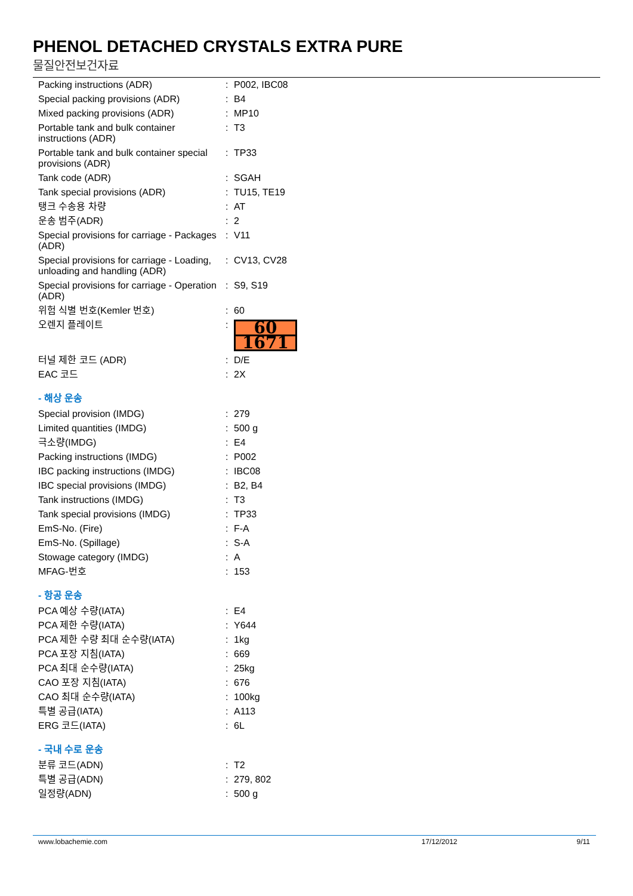PHENOL DETACHED CRYSTALS EXTRA PURE
물질안전보건자료
| Packing instructions (ADR) | : | P002, IBC08 |
| Special packing provisions (ADR) | : | B4 |
| Mixed packing provisions (ADR) | : | MP10 |
| Portable tank and bulk container instructions (ADR) | : | T3 |
| Portable tank and bulk container special provisions (ADR) | : | TP33 |
| Tank code (ADR) | : | SGAH |
| Tank special provisions (ADR) | : | TU15, TE19 |
| 탱크 수송용 차량 | : | AT |
| 운송 범주(ADR) | : | 2 |
| Special provisions for carriage - Packages (ADR) | : | V11 |
| Special provisions for carriage - Loading, unloading and handling (ADR) | : | CV13, CV28 |
| Special provisions for carriage - Operation (ADR) | : | S9, S19 |
| 위험 식별 번호(Kemler 번호) | : | 60 |
| 오렌지 플레이트 | : | 60 1671 |
| 터널 제한 코드 (ADR) | : | D/E |
| EAC 코드 | : | 2X |
- 해상 운송
| Special provision (IMDG) | : | 279 |
| Limited quantities (IMDG) | : | 500 g |
| 극소량(IMDG) | : | E4 |
| Packing instructions (IMDG) | : | P002 |
| IBC packing instructions (IMDG) | : | IBC08 |
| IBC special provisions (IMDG) | : | B2, B4 |
| Tank instructions (IMDG) | : | T3 |
| Tank special provisions (IMDG) | : | TP33 |
| EmS-No. (Fire) | : | F-A |
| EmS-No. (Spillage) | : | S-A |
| Stowage category (IMDG) | : | A |
| MFAG-번호 | : | 153 |
- 항공 운송
| PCA 예상 수량(IATA) | : | E4 |
| PCA 제한 수량(IATA) | : | Y644 |
| PCA 제한 수량 최대 순수량(IATA) | : | 1kg |
| PCA 포장 지침(IATA) | : | 669 |
| PCA 최대 순수량(IATA) | : | 25kg |
| CAO 포장 지침(IATA) | : | 676 |
| CAO 최대 순수량(IATA) | : | 100kg |
| 특별 공급(IATA) | : | A113 |
| ERG 코드(IATA) | : | 6L |
- 국내 수로 운송
| 분류 코드(ADN) | : | T2 |
| 특별 공급(ADN) | : | 279, 802 |
| 일정량(ADN) | : | 500 g |
www.lobachemie.com 17/12/2012 9/11